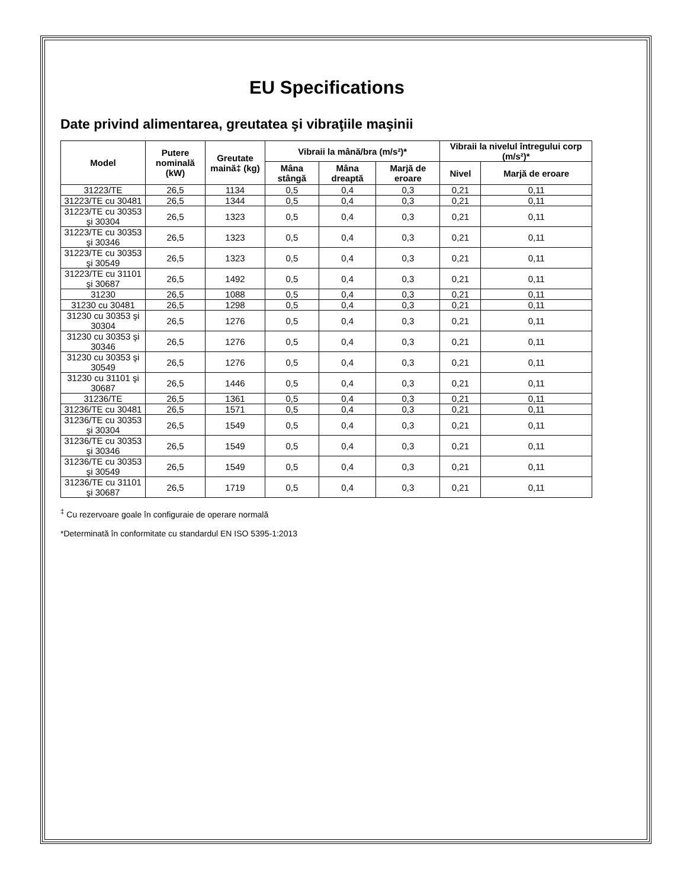EU Specifications
Date privind alimentarea, greutatea şi vibraţiile maşinii
| Model | Putere nominală (kW) | Greutate maină‡ (kg) | Vibraii la mână/bra (m/s²)* | | | Vibraii la nivelul întregului corp (m/s²)* | |
| --- | --- | --- | --- | --- | --- | --- | --- |
| | | | Mâna stângă | Mâna dreaptă | Marjă de eroare | Nivel | Marjă de eroare |
| 31223/TE | 26,5 | 1134 | 0,5 | 0,4 | 0,3 | 0,21 | 0,11 |
| 31223/TE cu 30481 | 26,5 | 1344 | 0,5 | 0,4 | 0,3 | 0,21 | 0,11 |
| 31223/TE cu 30353 şi 30304 | 26,5 | 1323 | 0,5 | 0,4 | 0,3 | 0,21 | 0,11 |
| 31223/TE cu 30353 şi 30346 | 26,5 | 1323 | 0,5 | 0,4 | 0,3 | 0,21 | 0,11 |
| 31223/TE cu 30353 şi 30549 | 26,5 | 1323 | 0,5 | 0,4 | 0,3 | 0,21 | 0,11 |
| 31223/TE cu 31101 şi 30687 | 26,5 | 1492 | 0,5 | 0,4 | 0,3 | 0,21 | 0,11 |
| 31230 | 26,5 | 1088 | 0,5 | 0,4 | 0,3 | 0,21 | 0,11 |
| 31230 cu 30481 | 26,5 | 1298 | 0,5 | 0,4 | 0,3 | 0,21 | 0,11 |
| 31230 cu 30353 şi 30304 | 26,5 | 1276 | 0,5 | 0,4 | 0,3 | 0,21 | 0,11 |
| 31230 cu 30353 şi 30346 | 26,5 | 1276 | 0,5 | 0,4 | 0,3 | 0,21 | 0,11 |
| 31230 cu 30353 şi 30549 | 26,5 | 1276 | 0,5 | 0,4 | 0,3 | 0,21 | 0,11 |
| 31230 cu 31101 şi 30687 | 26,5 | 1446 | 0,5 | 0,4 | 0,3 | 0,21 | 0,11 |
| 31236/TE | 26,5 | 1361 | 0,5 | 0,4 | 0,3 | 0,21 | 0,11 |
| 31236/TE cu 30481 | 26,5 | 1571 | 0,5 | 0,4 | 0,3 | 0,21 | 0,11 |
| 31236/TE cu 30353 şi 30304 | 26,5 | 1549 | 0,5 | 0,4 | 0,3 | 0,21 | 0,11 |
| 31236/TE cu 30353 şi 30346 | 26,5 | 1549 | 0,5 | 0,4 | 0,3 | 0,21 | 0,11 |
| 31236/TE cu 30353 şi 30549 | 26,5 | 1549 | 0,5 | 0,4 | 0,3 | 0,21 | 0,11 |
| 31236/TE cu 31101 şi 30687 | 26,5 | 1719 | 0,5 | 0,4 | 0,3 | 0,21 | 0,11 |
<sup>‡</sup> Cu rezervoare goale în configuraie de operare normală
*Determinată în conformitate cu standardul EN ISO 5395-1:2013